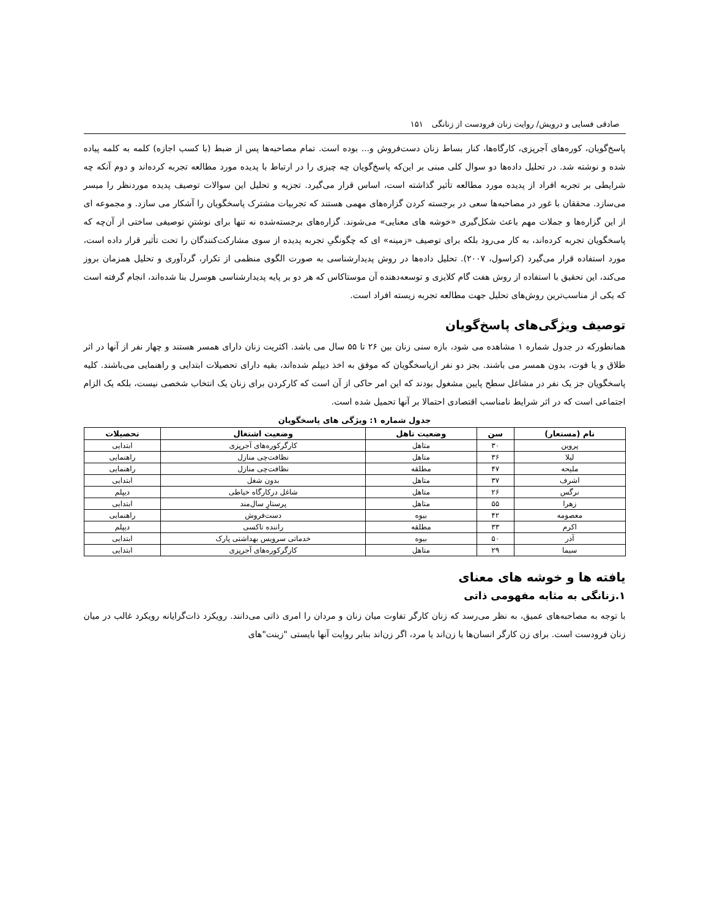صادقی فسایی و درویش/ روایت زنان فرودست از زنانگی ۱۵۱
پاسخ‌گویان، کوره‌های آجرپزی، کارگاه‌ها، کنار بساط زنان دست‌فروش و... بوده است. تمام مصاحبه‌ها پس از ضبط (با کسب اجازه) کلمه به کلمه پیاده شده و نوشته شد. در تحلیل داده‌ها دو سوال کلی مبنی بر این‌که پاسخ‌گویان چه چیزی را در ارتباط با پدیده مورد مطالعه تجربه کرده‌اند و دوم آنکه چه شرایطی بر تجربه افراد از پدیده مورد مطالعه تأثیر گذاشته است، اساس قرار می‌گیرد. تجزیه و تحلیل این سوالات توصیف پدیده موردنظر را میسر می‌سازد. محققان با غور در مصاحبه‌ها سعی در برجسته کردن گزاره‌های مهمی هستند که تجربیات مشترک پاسخگویان را آشکار می سازد. و مجموعه ای از این گزاره‌ها و جملات مهم باعث شکل‌گیری «خوشه های معنایی» می‌شوند. گزاره‌های برجسته‌شده نه تنها برای نوشتنِ توصیفی ساختی از آن‌چه که پاسخگویان تجربه کرده‌اند، به کار می‌رود بلکه برای توصیف «زمینه» ای که چگونگیِ تجربه پدیده از سوی مشارکت‌کنندگان را تحت تأثیر قرار داده است، مورد استفاده قرار می‌گیرد (کراسول، ۲۰۰۷). تحلیل داده‌ها در روش پدیدارشناسی به صورت الگوی منظمی از تکرار، گردآوری و تحلیل همزمان بروز می‌کند، این تحقیق با استفاده از روش هفت گام کلایزی و توسعه‌دهنده آن موستاکاس که هر دو بر پایه پدیدارشناسی هوسرل بنا شده‌اند، انجام گرفته است که یکی از مناسب‌ترین روش‌های تحلیل جهت مطالعه تجربه زیسته افراد است.
توصیف ویژگی‌های پاسخ‌گویان
همانطورکه در جدول شماره ۱ مشاهده می شود، بازه سنی زنان بین ۲۶ تا ۵۵ سال می باشد. اکثریت زنان دارای همسر هستند و چهار نفر از آنها در اثر طلاق و یا فوت، بدون همسر می باشند. بجز دو نفر ازپاسخگویان که موفق به اخذ دیپلم شده‌اند، بقیه دارای تحصیلات ابتدایی و راهنمایی می‌باشند. کلیه پاسخگویان جز یک نفر در مشاغل سطح پایین مشغول بودند که این امر حاکی از آن است که کارکردن برای زنان یک انتخاب شخصی نیست، بلکه یک الزام اجتماعی است که در اثر شرایط نامناسب اقتصادی احتمالا بر آنها تحمیل شده است.
جدول شماره ۱: ویژگی های پاسخگویان
| نام (مستعار) | سن | وضعیت تاهل | وضعیت اشتغال | تحصیلات |
| --- | --- | --- | --- | --- |
| پروین | ۳۰ | متاهل | کارگرکوره‌های آجرپزی | ابتدایی |
| لیلا | ۳۶ | متاهل | نظافت‌چی منازل | راهنمایی |
| ملیحه | ۴۷ | مطلقه | نظافت‌چی منازل | راهنمایی |
| اشرف | ۳۷ | متاهل | بدون شغل | ابتدایی |
| نرگس | ۲۶ | متاهل | شاغل درکارگاه خیاطی | دیپلم |
| زهرا | ۵۵ | متاهل | پرستارِ سال‌مند | ابتدایی |
| معصومه | ۴۲ | بیوه | دست‌فروش | راهنمایی |
| اکرم | ۳۳ | مطلقه | راننده تاکسی | دیپلم |
| آذر | ۵۰ | بیوه | خدماتی سرویس بهداشتی پارک | ابتدایی |
| سیما | ۲۹ | متاهل | کارگرکوره‌های آجرپزی | ابتدایی |
یافته ها و خوشه های معنای
۱.زنانگی به مثابه مفهومی ذاتی
با توجه به مصاحبه‌های عمیق، به نظر می‌رسد که زنان کارگر تفاوت میان زنان و مردان را امری ذاتی می‌دانند. رویکرد ذات‌گرایانه رویکرد غالب در میان زنان فرودست است. برای زن کارگر انسان‌ها یا زن‌اند یا مرد، اگر زن‌اند بنابر روایت آنها بایستی "زینت"های